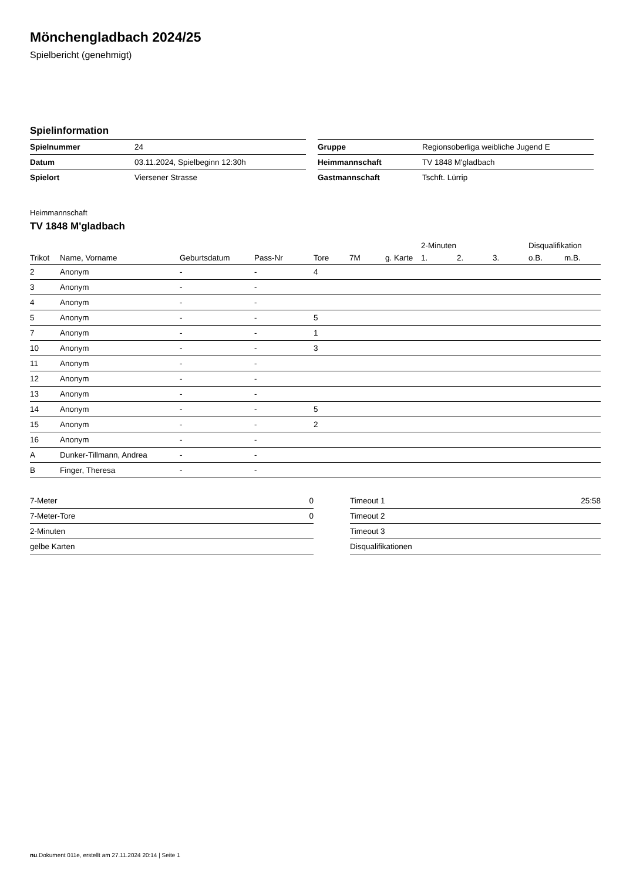Mönchengladbach 2024/25
Spielbericht (genehmigt)
Spielinformation
| Spielnummer | 24 |
| Datum | 03.11.2024, Spielbeginn 12:30h |
| Spielort | Viersener Strasse |
| Gruppe | Regionsoberliga weibliche Jugend E |
| Heimmannschaft | TV 1848 M'gladbach |
| Gastmannschaft | Tschft. Lürrip |
Heimmannschaft
TV 1848 M'gladbach
| | | | | | | | 2-Minuten | | | Disqualifikation | |
| --- | --- | --- | --- | --- | --- | --- | --- | --- | --- | --- | --- |
| Trikot | Name, Vorname | Geburtsdatum | Pass-Nr | Tore | 7M | g. Karte | 1. | 2. | 3. | o.B. | m.B. |
| 2 | Anonym | - | - | 4 | | | | | | | |
| 3 | Anonym | - | - | | | | | | | | |
| 4 | Anonym | - | - | | | | | | | | |
| 5 | Anonym | - | - | 5 | | | | | | | |
| 7 | Anonym | - | - | 1 | | | | | | | |
| 10 | Anonym | - | - | 3 | | | | | | | |
| 11 | Anonym | - | - | | | | | | | | |
| 12 | Anonym | - | - | | | | | | | | |
| 13 | Anonym | - | - | | | | | | | | |
| 14 | Anonym | - | - | 5 | | | | | | | |
| 15 | Anonym | - | - | 2 | | | | | | | |
| 16 | Anonym | - | - | | | | | | | | |
| A | Dunker-Tillmann, Andrea | - | - | | | | | | | | |
| B | Finger, Theresa | - | - | | | | | | | | |
| 7-Meter | 0 |
| 7-Meter-Tore | 0 |
| 2-Minuten | |
| gelbe Karten | |
| Timeout 1 | 25:58 |
| Timeout 2 | |
| Timeout 3 | |
| Disqualifikationen | |
nu.Dokument 011e, erstellt am 27.11.2024 20:14 | Seite 1